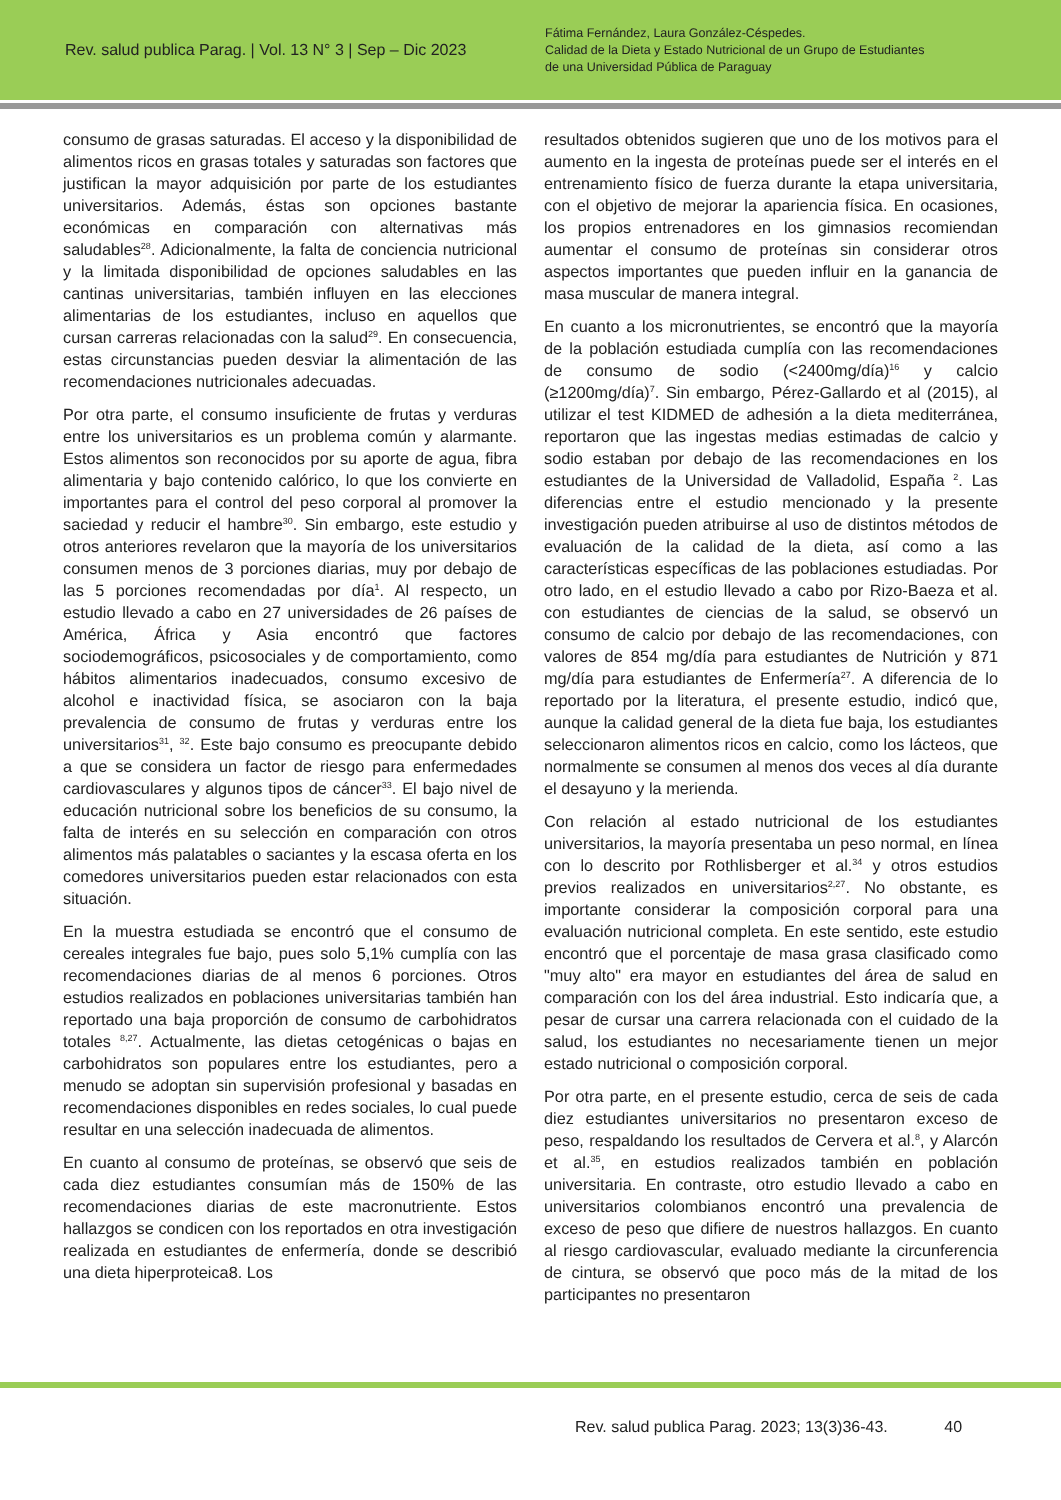Rev. salud publica Parag. | Vol. 13 N° 3 | Sep – Dic 2023
Fátima Fernández, Laura González-Céspedes.
Calidad de la Dieta y Estado Nutricional de un Grupo de Estudiantes
de una Universidad Pública de Paraguay
consumo de grasas saturadas. El acceso y la disponibilidad de alimentos ricos en grasas totales y saturadas son factores que justifican la mayor adquisición por parte de los estudiantes universitarios. Además, éstas son opciones bastante económicas en comparación con alternativas más saludables<sup>28</sup>. Adicionalmente, la falta de conciencia nutricional y la limitada disponibilidad de opciones saludables en las cantinas universitarias, también influyen en las elecciones alimentarias de los estudiantes, incluso en aquellos que cursan carreras relacionadas con la salud<sup>29</sup>. En consecuencia, estas circunstancias pueden desviar la alimentación de las recomendaciones nutricionales adecuadas.
Por otra parte, el consumo insuficiente de frutas y verduras entre los universitarios es un problema común y alarmante. Estos alimentos son reconocidos por su aporte de agua, fibra alimentaria y bajo contenido calórico, lo que los convierte en importantes para el control del peso corporal al promover la saciedad y reducir el hambre<sup>30</sup>. Sin embargo, este estudio y otros anteriores revelaron que la mayoría de los universitarios consumen menos de 3 porciones diarias, muy por debajo de las 5 porciones recomendadas por día<sup>1</sup>. Al respecto, un estudio llevado a cabo en 27 universidades de 26 países de América, África y Asia encontró que factores sociodemográficos, psicosociales y de comportamiento, como hábitos alimentarios inadecuados, consumo excesivo de alcohol e inactividad física, se asociaron con la baja prevalencia de consumo de frutas y verduras entre los universitarios<sup>31</sup>, <sup>32</sup>. Este bajo consumo es preocupante debido a que se considera un factor de riesgo para enfermedades cardiovasculares y algunos tipos de cáncer<sup>33</sup>. El bajo nivel de educación nutricional sobre los beneficios de su consumo, la falta de interés en su selección en comparación con otros alimentos más palatables o saciantes y la escasa oferta en los comedores universitarios pueden estar relacionados con esta situación.
En la muestra estudiada se encontró que el consumo de cereales integrales fue bajo, pues solo 5,1% cumplía con las recomendaciones diarias de al menos 6 porciones. Otros estudios realizados en poblaciones universitarias también han reportado una baja proporción de consumo de carbohidratos totales <sup>8,27</sup>. Actualmente, las dietas cetogénicas o bajas en carbohidratos son populares entre los estudiantes, pero a menudo se adoptan sin supervisión profesional y basadas en recomendaciones disponibles en redes sociales, lo cual puede resultar en una selección inadecuada de alimentos.
En cuanto al consumo de proteínas, se observó que seis de cada diez estudiantes consumían más de 150% de las recomendaciones diarias de este macronutriente. Estos hallazgos se condicen con los reportados en otra investigación realizada en estudiantes de enfermería, donde se describió una dieta hiperproteica8. Los
resultados obtenidos sugieren que uno de los motivos para el aumento en la ingesta de proteínas puede ser el interés en el entrenamiento físico de fuerza durante la etapa universitaria, con el objetivo de mejorar la apariencia física. En ocasiones, los propios entrenadores en los gimnasios recomiendan aumentar el consumo de proteínas sin considerar otros aspectos importantes que pueden influir en la ganancia de masa muscular de manera integral.
En cuanto a los micronutrientes, se encontró que la mayoría de la población estudiada cumplía con las recomendaciones de consumo de sodio (<2400mg/día)<sup>16</sup> y calcio (≥1200mg/día)<sup>7</sup>. Sin embargo, Pérez-Gallardo et al (2015), al utilizar el test KIDMED de adhesión a la dieta mediterránea, reportaron que las ingestas medias estimadas de calcio y sodio estaban por debajo de las recomendaciones en los estudiantes de la Universidad de Valladolid, España <sup>2</sup>. Las diferencias entre el estudio mencionado y la presente investigación pueden atribuirse al uso de distintos métodos de evaluación de la calidad de la dieta, así como a las características específicas de las poblaciones estudiadas. Por otro lado, en el estudio llevado a cabo por Rizo-Baeza et al. con estudiantes de ciencias de la salud, se observó un consumo de calcio por debajo de las recomendaciones, con valores de 854 mg/día para estudiantes de Nutrición y 871 mg/día para estudiantes de Enfermería<sup>27</sup>. A diferencia de lo reportado por la literatura, el presente estudio, indicó que, aunque la calidad general de la dieta fue baja, los estudiantes seleccionaron alimentos ricos en calcio, como los lácteos, que normalmente se consumen al menos dos veces al día durante el desayuno y la merienda.
Con relación al estado nutricional de los estudiantes universitarios, la mayoría presentaba un peso normal, en línea con lo descrito por Rothlisberger et al.<sup>34</sup> y otros estudios previos realizados en universitarios<sup>2,27</sup>. No obstante, es importante considerar la composición corporal para una evaluación nutricional completa. En este sentido, este estudio encontró que el porcentaje de masa grasa clasificado como "muy alto" era mayor en estudiantes del área de salud en comparación con los del área industrial. Esto indicaría que, a pesar de cursar una carrera relacionada con el cuidado de la salud, los estudiantes no necesariamente tienen un mejor estado nutricional o composición corporal.
Por otra parte, en el presente estudio, cerca de seis de cada diez estudiantes universitarios no presentaron exceso de peso, respaldando los resultados de Cervera et al.<sup>8</sup>, y Alarcón et al.<sup>35</sup>, en estudios realizados también en población universitaria. En contraste, otro estudio llevado a cabo en universitarios colombianos encontró una prevalencia de exceso de peso que difiere de nuestros hallazgos. En cuanto al riesgo cardiovascular, evaluado mediante la circunferencia de cintura, se observó que poco más de la mitad de los participantes no presentaron
Rev. salud publica Parag. 2023; 13(3)36-43. 40